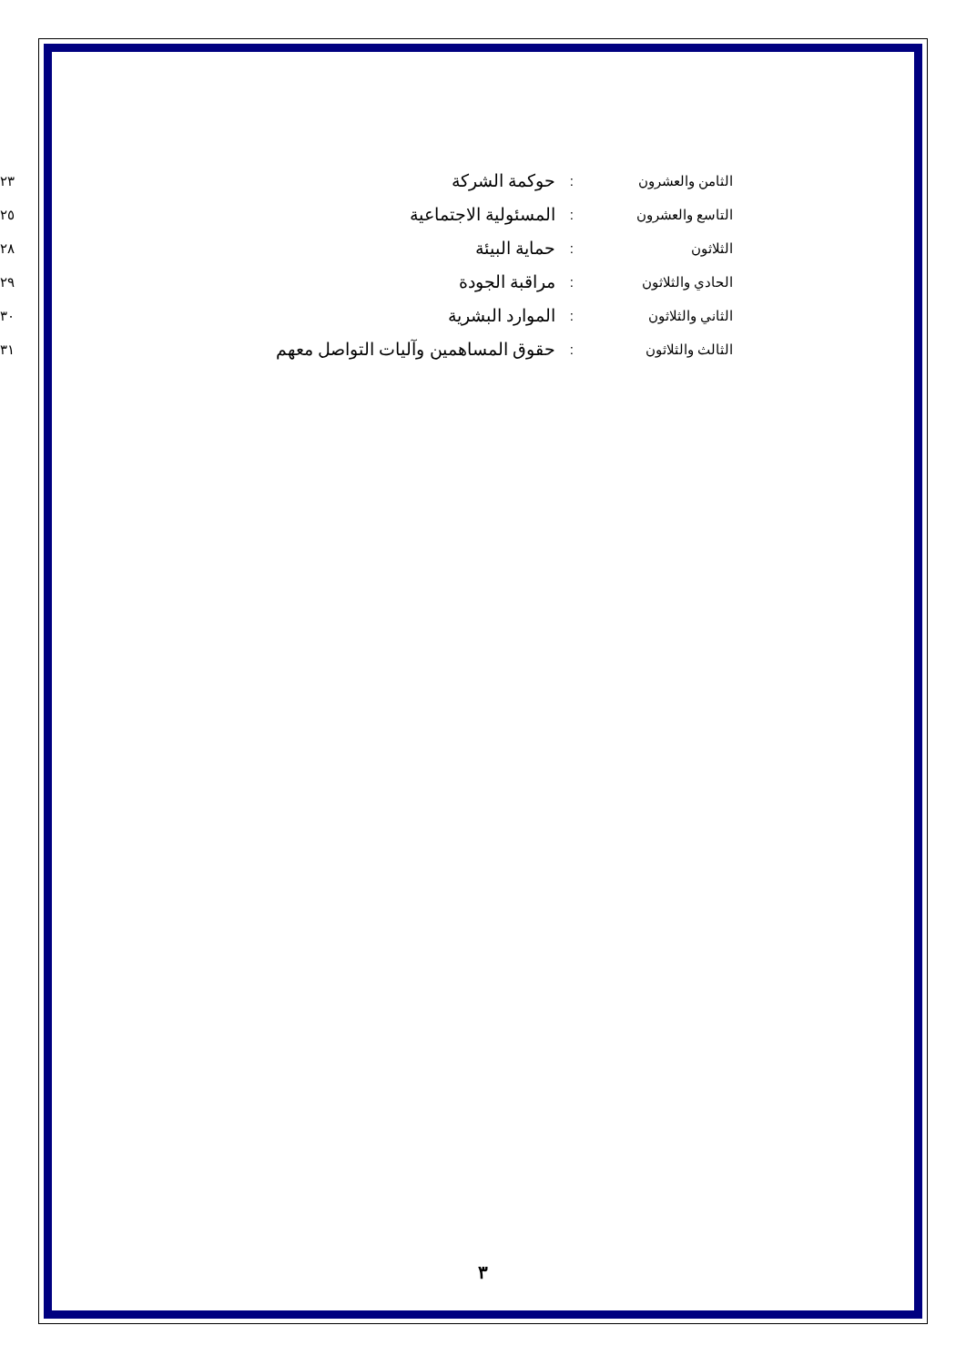| الثامن والعشرون | : | حوكمة الشركة | ٢٣ |
| التاسع والعشرون | : | المسئولية الاجتماعية | ٢٥ |
| الثلاثون | : | حماية البيئة | ٢٨ |
| الحادي والثلاثون | : | مراقبة الجودة | ٢٩ |
| الثاني والثلاثون | : | الموارد البشرية | ٣٠ |
| الثالث والثلاثون | : | حقوق المساهمين وآليات التواصل معهم | ٣١ |
٣